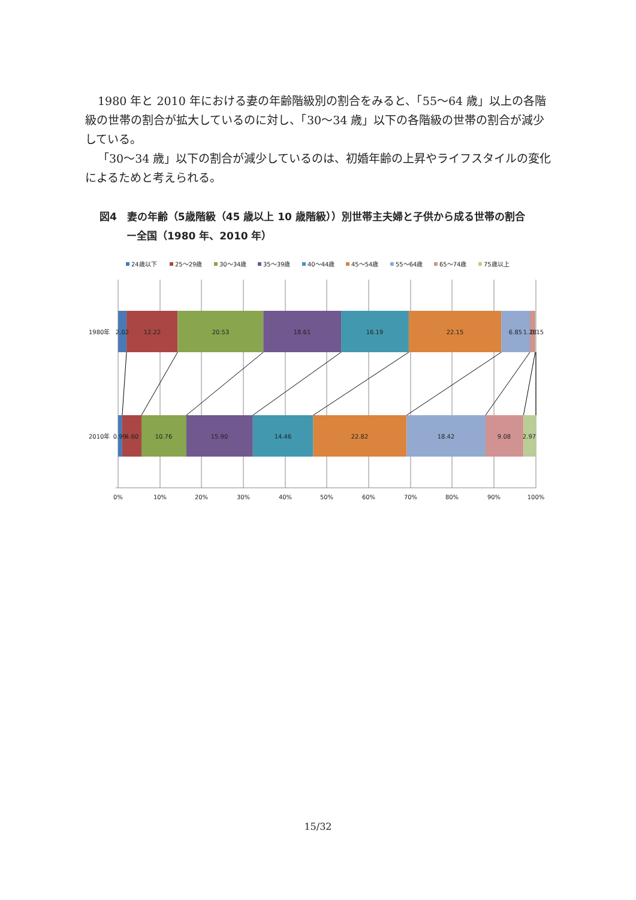1980 年と 2010 年における妻の年齢階級別の割合をみると、「55〜64 歳」以上の各階級の世帯の割合が拡大しているのに対し、「30〜34 歳」以下の各階級の世帯の割合が減少している。
「30〜34 歳」以下の割合が減少しているのは、初婚年齢の上昇やライフスタイルの変化によるためと考えられる。
図4　妻の年齢（5歳階級（45 歳以上 10 歳階級））別世帯主夫婦と子供から成る世帯の割合
ー全国（1980 年、2010 年）
24歳以下
25〜29歳
30〜34歳
35〜39歳
40〜44歳
45〜54歳
55〜64歳
65〜74歳
75歳以上
1980年
2.02
12.22
20.53
18.61
16.19
22.15
6.85
1.28
0.15
2010年
0.99
4.60
10.76
15.90
14.46
22.82
18.42
9.08
2.97
0%
10%
20%
30%
40%
50%
60%
70%
80%
90%
100%
15/32